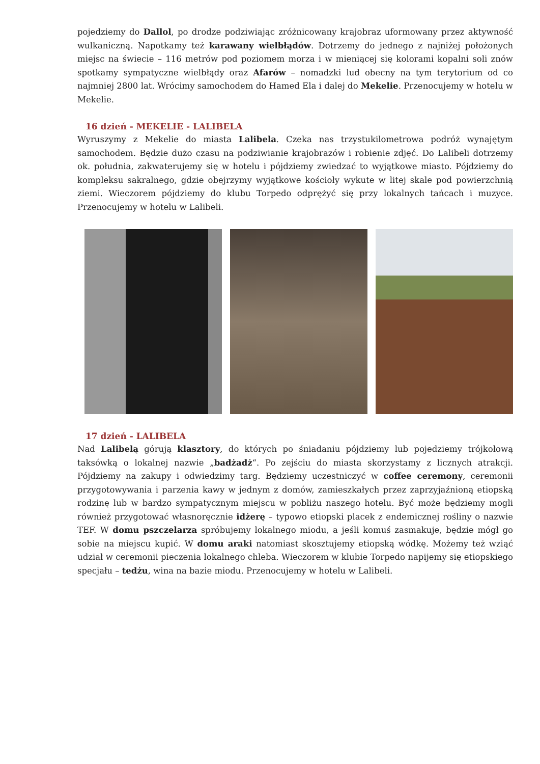pojedziemy do Dallol, po drodze podziwiając zróżnicowany krajobraz uformowany przez aktywność wulkaniczną. Napotkamy też karawany wielbłądów. Dotrzemy do jednego z najniżej położonych miejsc na świecie – 116 metrów pod poziomem morza i w mieniącej się kolorami kopalni soli znów spotkamy sympatyczne wielbłądy oraz Afarów – nomadzki lud obecny na tym terytorium od co najmniej 2800 lat. Wrócimy samochodem do Hamed Ela i dalej do Mekelie. Przenocujemy w hotelu w Mekelie.
16 dzień - MEKELIE - LALIBELA
Wyruszymy z Mekelie do miasta Lalibela. Czeka nas trzystukilometrowa podróż wynajętym samochodem. Będzie dużo czasu na podziwianie krajobrazów i robienie zdjęć. Do Lalibeli dotrzemy ok. południa, zakwaterujemy się w hotelu i pójdziemy zwiedzać to wyjątkowe miasto. Pójdziemy do kompleksu sakralnego, gdzie obejrzymy wyjątkowe kościoły wykute w litej skale pod powierzchnią ziemi. Wieczorem pójdziemy do klubu Torpedo odprężyć się przy lokalnych tańcach i muzyce. Przenocujemy w hotelu w Lalibeli.
17 dzień - LALIBELA
Nad Lalibelą górują klasztory, do których po śniadaniu pójdziemy lub pojedziemy trójkołową taksówką o lokalnej nazwie „badżadż“. Po zejściu do miasta skorzystamy z licznych atrakcji. Pójdziemy na zakupy i odwiedzimy targ. Będziemy uczestniczyć w coffee ceremony, ceremonii przygotowywania i parzenia kawy w jednym z domów, zamieszkałych przez zaprzyjaźnioną etiopską rodzinę lub w bardzo sympatycznym miejscu w pobliżu naszego hotelu. Być może będziemy mogli również przygotować własnoręcznie idżerę – typowo etiopski placek z endemicznej rośliny o nazwie TEF. W domu pszczelarza spróbujemy lokalnego miodu, a jeśli komuś zasmakuje, będzie mógł go sobie na miejscu kupić. W domu araki natomiast skosztujemy etiopską wódkę. Możemy też wziąć udział w ceremonii pieczenia lokalnego chleba. Wieczorem w klubie Torpedo napijemy się etiopskiego specjału – tedżu, wina na bazie miodu. Przenocujemy w hotelu w Lalibeli.